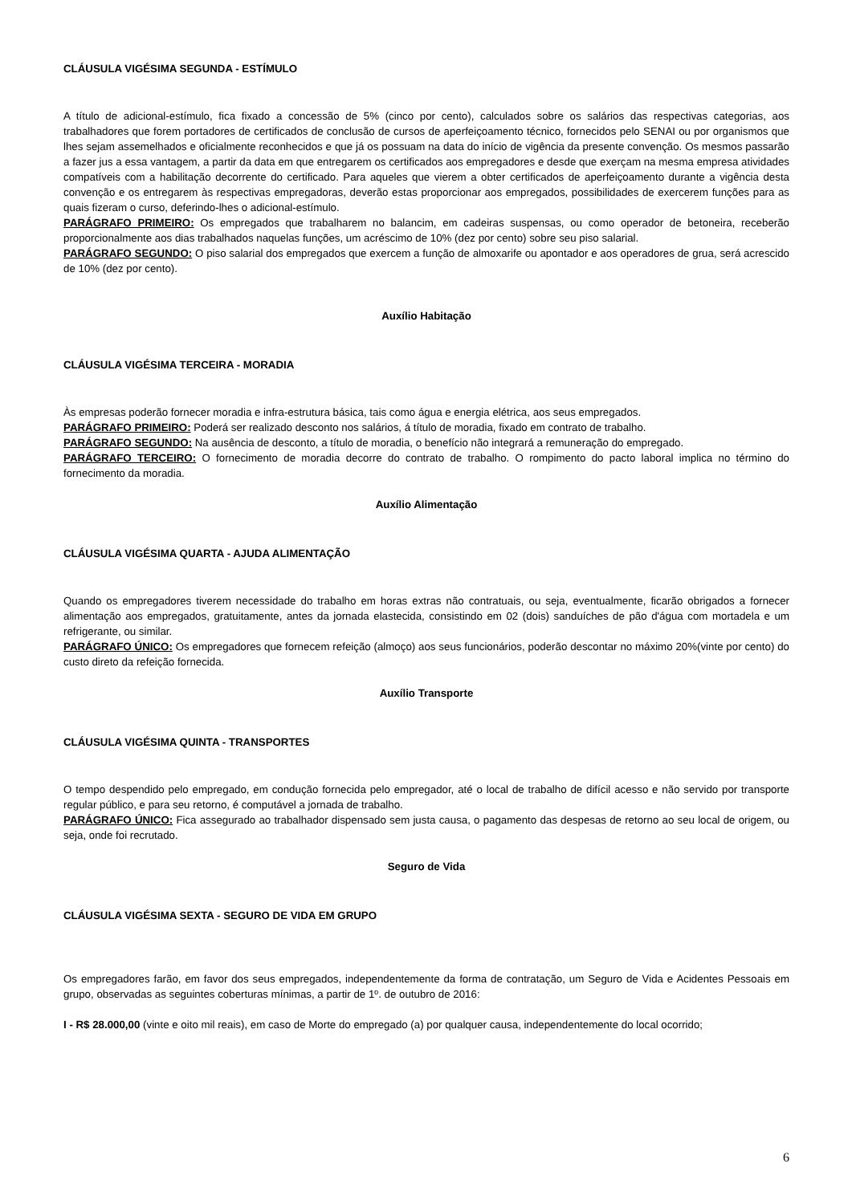CLÁUSULA VIGÉSIMA SEGUNDA - ESTÍMULO
A título de adicional-estímulo, fica fixado a concessão de 5% (cinco por cento), calculados sobre os salários das respectivas categorias, aos trabalhadores que forem portadores de certificados de conclusão de cursos de aperfeiçoamento técnico, fornecidos pelo SENAI ou por organismos que lhes sejam assemelhados e oficialmente reconhecidos e que já os possuam na data do início de vigência da presente convenção. Os mesmos passarão a fazer jus a essa vantagem, a partir da data em que entregarem os certificados aos empregadores e desde que exerçam na mesma empresa atividades compatíveis com a habilitação decorrente do certificado. Para aqueles que vierem a obter certificados de aperfeiçoamento durante a vigência desta convenção e os entregarem às respectivas empregadoras, deverão estas proporcionar aos empregados, possibilidades de exercerem funções para as quais fizeram o curso, deferindo-lhes o adicional-estímulo.
PARÁGRAFO PRIMEIRO: Os empregados que trabalharem no balancim, em cadeiras suspensas, ou como operador de betoneira, receberão proporcionalmente aos dias trabalhados naquelas funções, um acréscimo de 10% (dez por cento) sobre seu piso salarial.
PARÁGRAFO SEGUNDO: O piso salarial dos empregados que exercem a função de almoxarife ou apontador e aos operadores de grua, será acrescido de 10% (dez por cento).
Auxílio Habitação
CLÁUSULA VIGÉSIMA TERCEIRA - MORADIA
Às empresas poderão fornecer moradia e infra-estrutura básica, tais como água e energia elétrica, aos seus empregados.
PARÁGRAFO PRIMEIRO: Poderá ser realizado desconto nos salários, á título de moradia, fixado em contrato de trabalho.
PARÁGRAFO SEGUNDO: Na ausência de desconto, a título de moradia, o benefício não integrará a remuneração do empregado.
PARÁGRAFO TERCEIRO: O fornecimento de moradia decorre do contrato de trabalho. O rompimento do pacto laboral implica no término do fornecimento da moradia.
Auxílio Alimentação
CLÁUSULA VIGÉSIMA QUARTA - AJUDA ALIMENTAÇÃO
Quando os empregadores tiverem necessidade do trabalho em horas extras não contratuais, ou seja, eventualmente, ficarão obrigados a fornecer alimentação aos empregados, gratuitamente, antes da jornada elastecida, consistindo em 02 (dois) sanduíches de pão d'água com mortadela e um refrigerante, ou similar.
PARÁGRAFO ÚNICO: Os empregadores que fornecem refeição (almoço) aos seus funcionários, poderão descontar no máximo 20%(vinte por cento) do custo direto da refeição fornecida.
Auxílio Transporte
CLÁUSULA VIGÉSIMA QUINTA - TRANSPORTES
O tempo despendido pelo empregado, em condução fornecida pelo empregador, até o local de trabalho de difícil acesso e não servido por transporte regular público, e para seu retorno, é computável a jornada de trabalho.
PARÁGRAFO ÚNICO: Fica assegurado ao trabalhador dispensado sem justa causa, o pagamento das despesas de retorno ao seu local de origem, ou seja, onde foi recrutado.
Seguro de Vida
CLÁUSULA VIGÉSIMA SEXTA - SEGURO DE VIDA EM GRUPO
Os empregadores farão, em favor dos seus empregados, independentemente da forma de contratação, um Seguro de Vida e Acidentes Pessoais em grupo, observadas as seguintes coberturas mínimas, a partir de 1º. de outubro de 2016:
I - R$ 28.000,00 (vinte e oito mil reais), em caso de Morte do empregado (a) por qualquer causa, independentemente do local ocorrido;
6